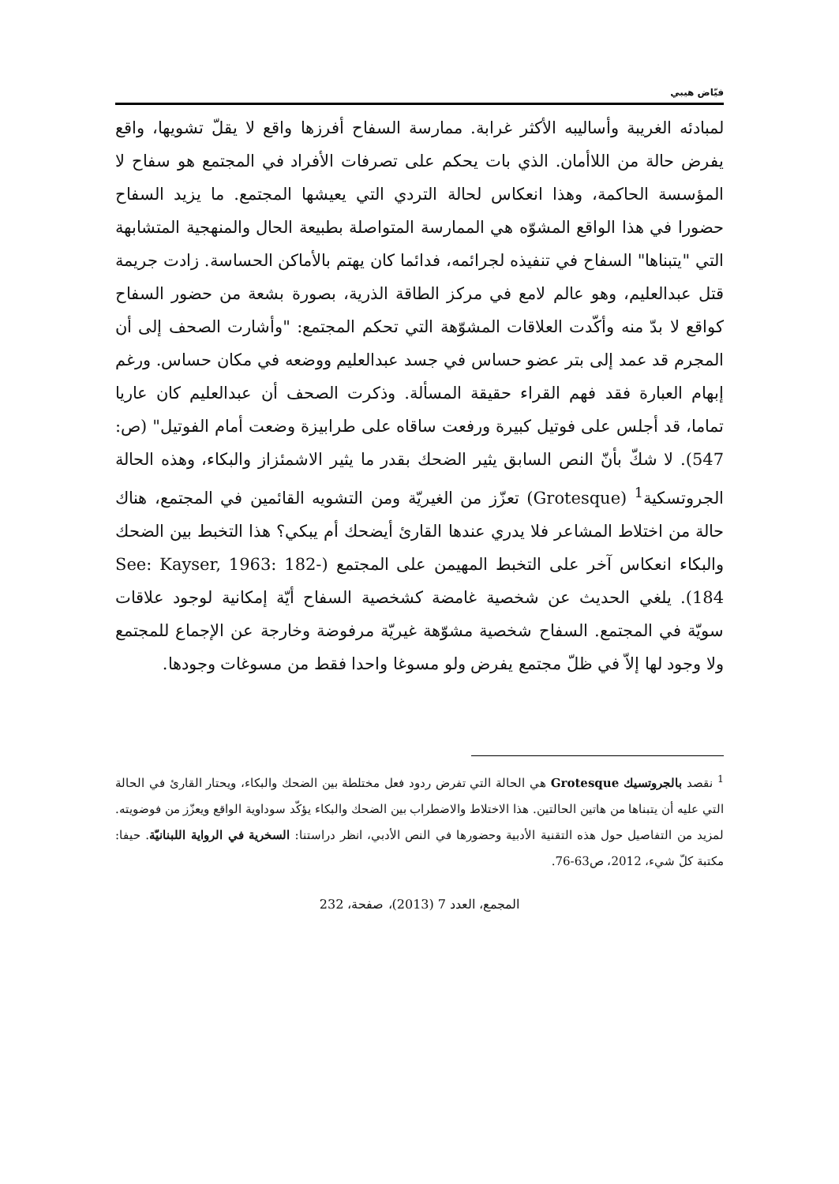فيّاض هيبي
لمبادئه الغريبة وأساليبه الأكثر غرابة. ممارسة السفاح أفرزها واقع لا يقلّ تشويها، واقع يفرض حالة من اللاأمان. الذي بات يحكم على تصرفات الأفراد في المجتمع هو سفاح لا المؤسسة الحاكمة، وهذا انعكاس لحالة التردي التي يعيشها المجتمع. ما يزيد السفاح حضورا في هذا الواقع المشوّه هي الممارسة المتواصلة بطبيعة الحال والمنهجية المتشابهة التي "يتبناها" السفاح في تنفيذه لجرائمه، فدائما كان يهتم بالأماكن الحساسة. زادت جريمة قتل عبدالعليم، وهو عالم لامع في مركز الطاقة الذرية، بصورة بشعة من حضور السفاح كواقع لا بدّ منه وأكّدت العلاقات المشوّهة التي تحكم المجتمع: "وأشارت الصحف إلى أن المجرم قد عمد إلى بتر عضو حساس في جسد عبدالعليم ووضعه في مكان حساس. ورغم إبهام العبارة فقد فهم القراء حقيقة المسألة. وذكرت الصحف أن عبدالعليم كان عاريا تماما، قد أجلس على فوتيل كبيرة ورفعت ساقاه على طرابيزة وضعت أمام الفوتيل" (ص: 547). لا شكّ بأنّ النص السابق يثير الضحك بقدر ما يثير الاشمئزاز والبكاء، وهذه الحالة الجروتسكية<sup>1</sup> (Grotesque) تعزّز من الغيريّة ومن التشويه القائمين في المجتمع، هناك حالة من اختلاط المشاعر فلا يدري عندها القارئ أيضحك أم يبكي؟ هذا التخبط بين الضحك والبكاء انعكاس آخر على التخبط المهيمن على المجتمع (See: Kayser, 1963: 182-184). يلغي الحديث عن شخصية غامضة كشخصية السفاح أيّة إمكانية لوجود علاقات سويّة في المجتمع. السفاح شخصية مشوّهة غيريّة مرفوضة وخارجة عن الإجماع للمجتمع ولا وجود لها إلاّ في ظلّ مجتمع يفرض ولو مسوغا واحدا فقط من مسوغات وجودها.
<sup>1</sup> نقصد بالجروتسيك Grotesque هي الحالة التي تفرض ردود فعل مختلطة بين الضحك والبكاء، ويحتار القارئ في الحالة التي عليه أن يتبناها من هاتين الحالتين. هذا الاختلاط والاضطراب بين الضحك والبكاء يؤكّد سوداوية الواقع ويعزّز من فوضويته. لمزيد من التفاصيل حول هذه التقنية الأدبية وحضورها في النص الأدبي، انظر دراستنا: السخرية في الرواية اللبنانيّة. حيفا: مكتبة كلّ شيء، 2012، ص63-76.
المجمع، العدد 7 (2013)، صفحة، 232